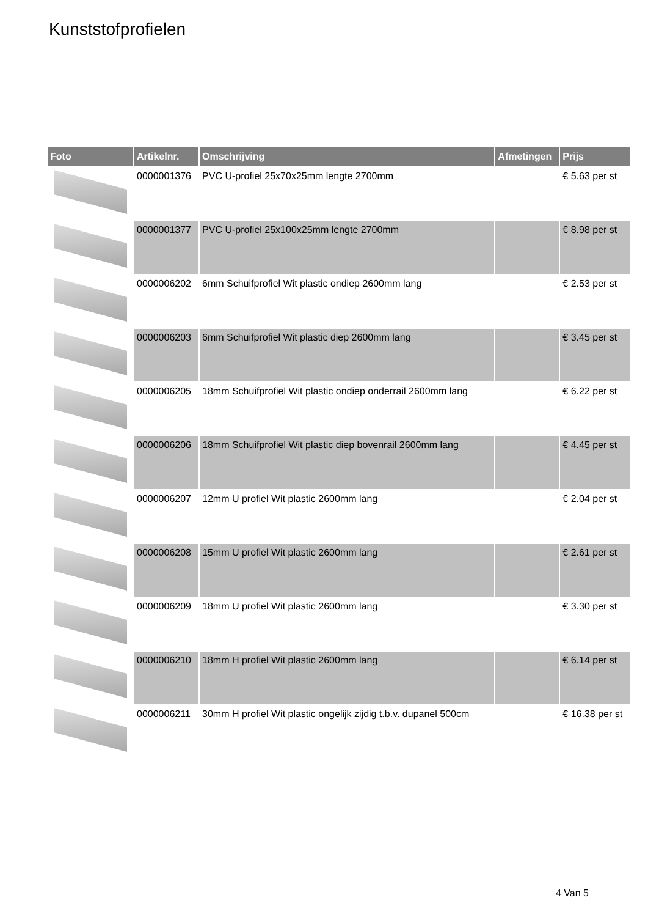Kunststofprofielen
| Foto | Artikelnr. | Omschrijving | Afmetingen | Prijs |
| --- | --- | --- | --- | --- |
| | 0000001376 | PVC U-profiel 25x70x25mm lengte 2700mm | | € 5.63 per st |
| | 0000001377 | PVC U-profiel 25x100x25mm lengte 2700mm | | € 8.98 per st |
| | 0000006202 | 6mm Schuifprofiel Wit plastic ondiep 2600mm lang | | € 2.53 per st |
| | 0000006203 | 6mm Schuifprofiel Wit plastic diep 2600mm lang | | € 3.45 per st |
| | 0000006205 | 18mm Schuifprofiel Wit plastic ondiep onderrail 2600mm lang | | € 6.22 per st |
| | 0000006206 | 18mm Schuifprofiel Wit plastic diep bovenrail 2600mm lang | | € 4.45 per st |
| | 0000006207 | 12mm U profiel Wit plastic 2600mm lang | | € 2.04 per st |
| | 0000006208 | 15mm U profiel Wit plastic 2600mm lang | | € 2.61 per st |
| | 0000006209 | 18mm U profiel Wit plastic 2600mm lang | | € 3.30 per st |
| | 0000006210 | 18mm H profiel Wit plastic 2600mm lang | | € 6.14 per st |
| | 0000006211 | 30mm H profiel Wit plastic ongelijk zijdig t.b.v. dupanel 500cm | | € 16.38 per st |
4 Van 5